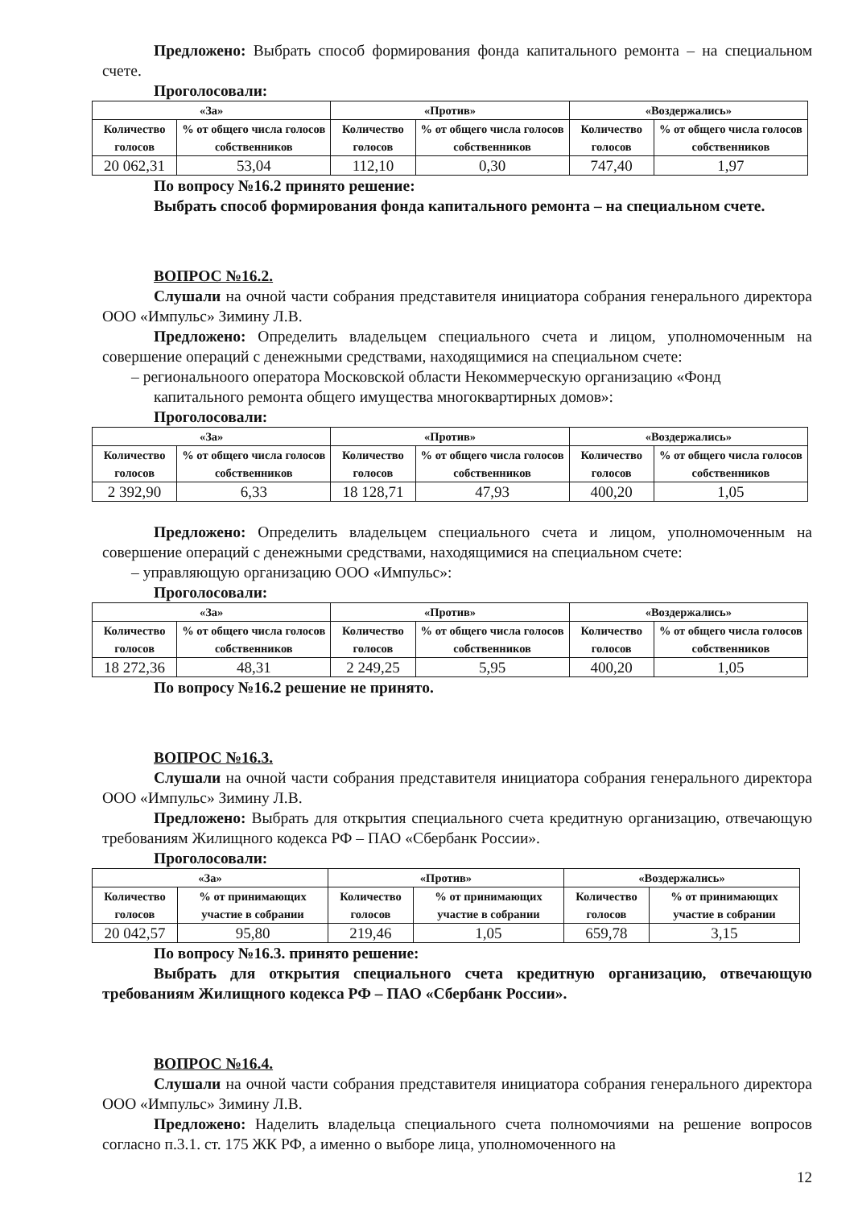Предложено: Выбрать способ формирования фонда капитального ремонта – на специальном счете.
Проголосовали:
| «За» | | «Против» | | «Воздержались» | |
| --- | --- | --- | --- | --- | --- |
| Количество голосов | % от общего числа голосов собственников | Количество голосов | % от общего числа голосов собственников | Количество голосов | % от общего числа голосов собственников |
| 20 062,31 | 53,04 | 112,10 | 0,30 | 747,40 | 1,97 |
По вопросу №16.2 принято решение:
Выбрать способ формирования фонда капитального ремонта – на специальном счете.
ВОПРОС №16.2.
Слушали на очной части собрания представителя инициатора собрания генерального директора ООО «Импульс» Зимину Л.В.
Предложено: Определить владельцем специального счета и лицом, уполномоченным на совершение операций с денежными средствами, находящимися на специальном счете:
– региональноого оператора Московской области Некоммерческую организацию «Фонд капитального ремонта общего имущества многоквартирных домов»:
Проголосовали:
| «За» | | «Против» | | «Воздержались» | |
| --- | --- | --- | --- | --- | --- |
| Количество голосов | % от общего числа голосов собственников | Количество голосов | % от общего числа голосов собственников | Количество голосов | % от общего числа голосов собственников |
| 2 392,90 | 6,33 | 18 128,71 | 47,93 | 400,20 | 1,05 |
Предложено: Определить владельцем специального счета и лицом, уполномоченным на совершение операций с денежными средствами, находящимися на специальном счете:
– управляющую организацию ООО «Импульс»:
Проголосовали:
| «За» | | «Против» | | «Воздержались» | |
| --- | --- | --- | --- | --- | --- |
| Количество голосов | % от общего числа голосов собственников | Количество голосов | % от общего числа голосов собственников | Количество голосов | % от общего числа голосов собственников |
| 18 272,36 | 48,31 | 2 249,25 | 5,95 | 400,20 | 1,05 |
По вопросу №16.2 решение не принято.
ВОПРОС №16.3.
Слушали на очной части собрания представителя инициатора собрания генерального директора ООО «Импульс» Зимину Л.В.
Предложено: Выбрать для открытия специального счета кредитную организацию, отвечающую требованиям Жилищного кодекса РФ – ПАО «Сбербанк России».
Проголосовали:
| «За» | | «Против» | | «Воздержались» | |
| --- | --- | --- | --- | --- | --- |
| Количество голосов | % от принимающих участие в собрании | Количество голосов | % от принимающих участие в собрании | Количество голосов | % от принимающих участие в собрании |
| 20 042,57 | 95,80 | 219,46 | 1,05 | 659,78 | 3,15 |
По вопросу №16.3. принято решение:
Выбрать для открытия специального счета кредитную организацию, отвечающую требованиям Жилищного кодекса РФ – ПАО «Сбербанк России».
ВОПРОС №16.4.
Слушали на очной части собрания представителя инициатора собрания генерального директора ООО «Импульс» Зимину Л.В.
Предложено: Наделить владельца специального счета полномочиями на решение вопросов согласно п.3.1. ст. 175 ЖК РФ, а именно о выборе лица, уполномоченного на
12